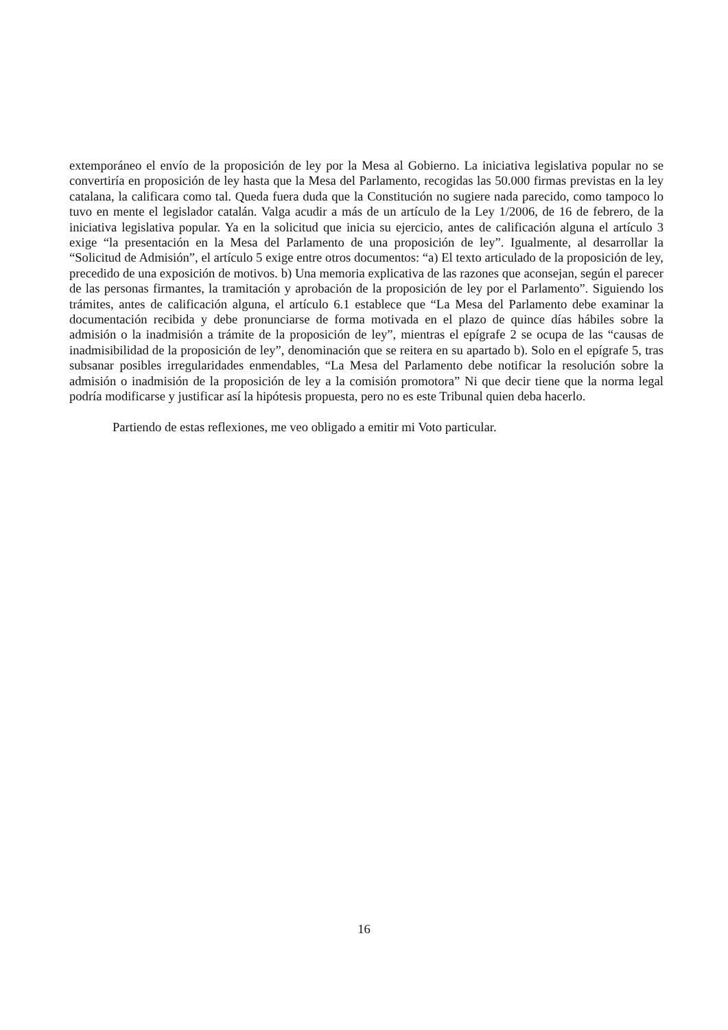extemporáneo el envío de la proposición de ley por la Mesa al Gobierno. La iniciativa legislativa popular no se convertiría en proposición de ley hasta que la Mesa del Parlamento, recogidas las 50.000 firmas previstas en la ley catalana, la calificara como tal. Queda fuera duda que la Constitución no sugiere nada parecido, como tampoco lo tuvo en mente el legislador catalán. Valga acudir a más de un artículo de la Ley 1/2006, de 16 de febrero, de la iniciativa legislativa popular. Ya en la solicitud que inicia su ejercicio, antes de calificación alguna el artículo 3 exige “la presentación en la Mesa del Parlamento de una proposición de ley”. Igualmente, al desarrollar la “Solicitud de Admisión”, el artículo 5 exige entre otros documentos: “a) El texto articulado de la proposición de ley, precedido de una exposición de motivos. b) Una memoria explicativa de las razones que aconsejan, según el parecer de las personas firmantes, la tramitación y aprobación de la proposición de ley por el Parlamento”. Siguiendo los trámites, antes de calificación alguna, el artículo 6.1 establece que “La Mesa del Parlamento debe examinar la documentación recibida y debe pronunciarse de forma motivada en el plazo de quince días hábiles sobre la admisión o la inadmisión a trámite de la proposición de ley”, mientras el epígrafe 2 se ocupa de las “causas de inadmisibilidad de la proposición de ley”, denominación que se reitera en su apartado b). Solo en el epígrafe 5, tras subsanar posibles irregularidades enmendables, “La Mesa del Parlamento debe notificar la resolución sobre la admisión o inadmisión de la proposición de ley a la comisión promotora” Ni que decir tiene que la norma legal podría modificarse y justificar así la hipótesis propuesta, pero no es este Tribunal quien deba hacerlo.
Partiendo de estas reflexiones, me veo obligado a emitir mi Voto particular.
16